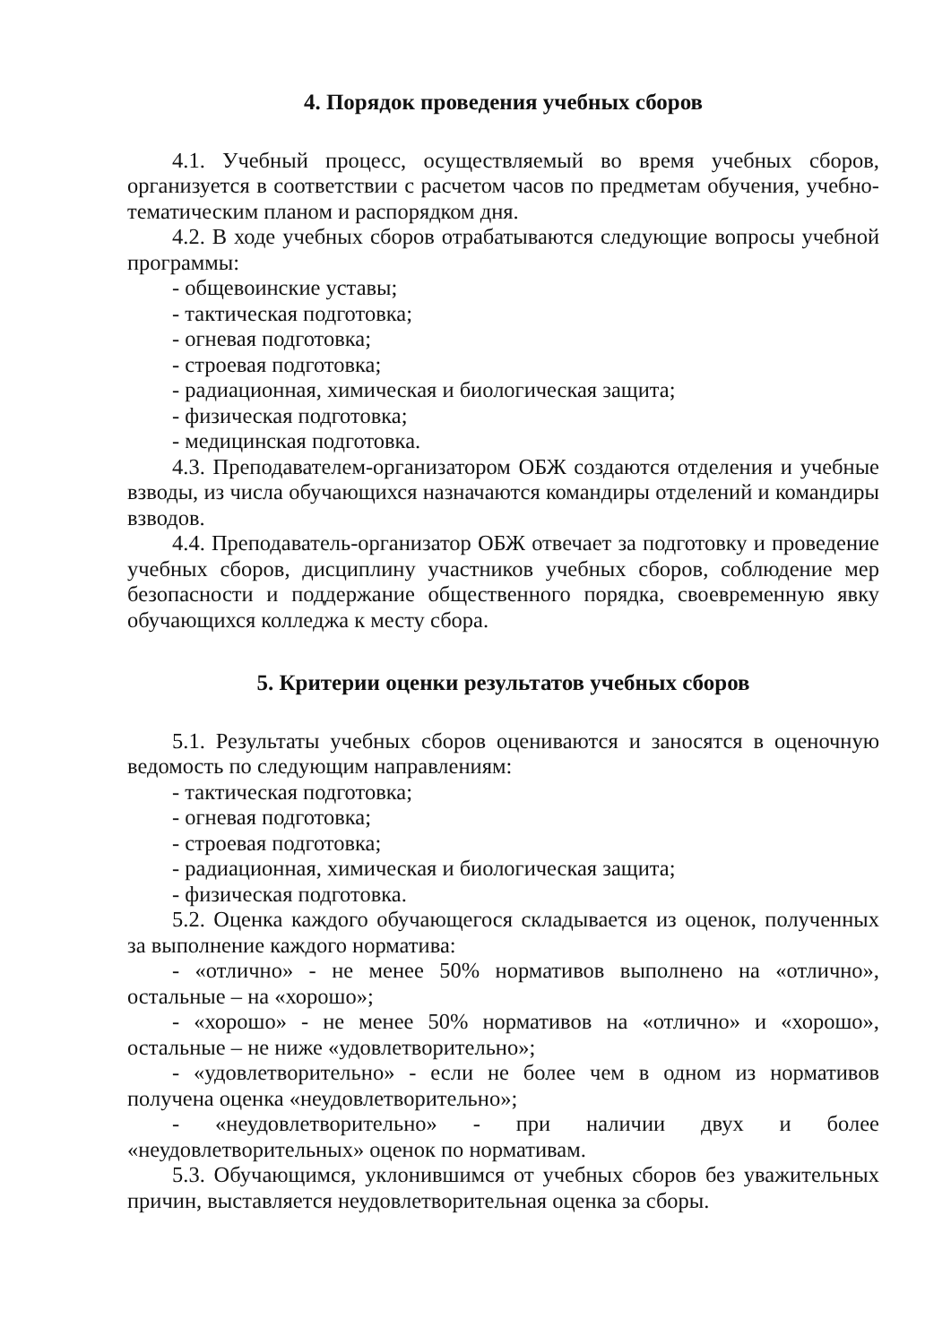4. Порядок проведения учебных сборов
4.1. Учебный процесс, осуществляемый во время учебных сборов, организуется в соответствии с расчетом часов по предметам обучения, учебно-тематическим планом и распорядком дня.
4.2. В ходе учебных сборов отрабатываются следующие вопросы учебной программы:
- общевоинские уставы;
- тактическая подготовка;
- огневая подготовка;
- строевая подготовка;
- радиационная, химическая и биологическая защита;
- физическая подготовка;
- медицинская подготовка.
4.3. Преподавателем-организатором ОБЖ создаются отделения и учебные взводы, из числа обучающихся назначаются командиры отделений и командиры взводов.
4.4. Преподаватель-организатор ОБЖ отвечает за подготовку и проведение учебных сборов, дисциплину участников учебных сборов, соблюдение мер безопасности и поддержание общественного порядка, своевременную явку обучающихся колледжа к месту сбора.
5. Критерии оценки результатов учебных сборов
5.1. Результаты учебных сборов оцениваются и заносятся в оценочную ведомость по следующим направлениям:
- тактическая подготовка;
- огневая подготовка;
- строевая подготовка;
- радиационная, химическая и биологическая защита;
- физическая подготовка.
5.2. Оценка каждого обучающегося складывается из оценок, полученных за выполнение каждого норматива:
- «отлично» - не менее 50% нормативов выполнено на «отлично», остальные – на «хорошо»;
- «хорошо» - не менее 50% нормативов на «отлично» и «хорошо», остальные – не ниже «удовлетворительно»;
- «удовлетворительно» - если не более чем в одном из нормативов получена оценка «неудовлетворительно»;
- «неудовлетворительно» - при наличии двух и более «неудовлетворительных» оценок по нормативам.
5.3. Обучающимся, уклонившимся от учебных сборов без уважительных причин, выставляется неудовлетворительная оценка за сборы.